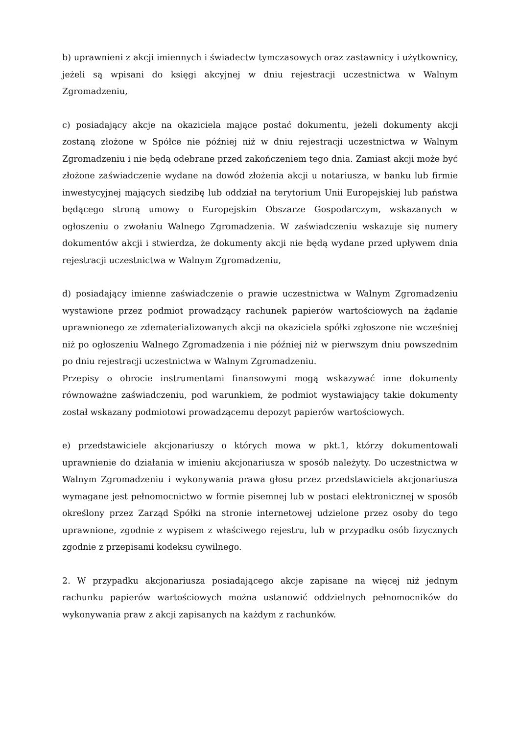b) uprawnieni z akcji imiennych i świadectw tymczasowych oraz zastawnicy i użytkownicy, jeżeli są wpisani do księgi akcyjnej w dniu rejestracji uczestnictwa w Walnym Zgromadzeniu,
c) posiadający akcje na okaziciela mające postać dokumentu, jeżeli dokumenty akcji zostaną złożone w Spółce nie później niż w dniu rejestracji uczestnictwa w Walnym Zgromadzeniu i nie będą odebrane przed zakończeniem tego dnia. Zamiast akcji może być złożone zaświadczenie wydane na dowód złożenia akcji u notariusza, w banku lub firmie inwestycyjnej mających siedzibę lub oddział na terytorium Unii Europejskiej lub państwa będącego stroną umowy o Europejskim Obszarze Gospodarczym, wskazanych w ogłoszeniu o zwołaniu Walnego Zgromadzenia. W zaświadczeniu wskazuje się numery dokumentów akcji i stwierdza, że dokumenty akcji nie będą wydane przed upływem dnia rejestracji uczestnictwa w Walnym Zgromadzeniu,
d) posiadający imienne zaświadczenie o prawie uczestnictwa w Walnym Zgromadzeniu wystawione przez podmiot prowadzący rachunek papierów wartościowych na żądanie uprawnionego ze zdematerializowanych akcji na okaziciela spółki zgłoszone nie wcześniej niż po ogłoszeniu Walnego Zgromadzenia i nie później niż w pierwszym dniu powszednim po dniu rejestracji uczestnictwa w Walnym Zgromadzeniu.
Przepisy o obrocie instrumentami finansowymi mogą wskazywać inne dokumenty równoważne zaświadczeniu, pod warunkiem, że podmiot wystawiający takie dokumenty został wskazany podmiotowi prowadzącemu depozyt papierów wartościowych.
e) przedstawiciele akcjonariuszy o których mowa w pkt.1, którzy dokumentowali uprawnienie do działania w imieniu akcjonariusza w sposób należyty. Do uczestnictwa w Walnym Zgromadzeniu i wykonywania prawa głosu przez przedstawiciela akcjonariusza wymagane jest pełnomocnictwo w formie pisemnej lub w postaci elektronicznej w sposób określony przez Zarząd Spółki na stronie internetowej udzielone przez osoby do tego uprawnione, zgodnie z wypisem z właściwego rejestru, lub w przypadku osób fizycznych zgodnie z przepisami kodeksu cywilnego.
2. W przypadku akcjonariusza posiadającego akcje zapisane na więcej niż jednym rachunku papierów wartościowych można ustanowić oddzielnych pełnomocników do wykonywania praw z akcji zapisanych na każdym z rachunków.